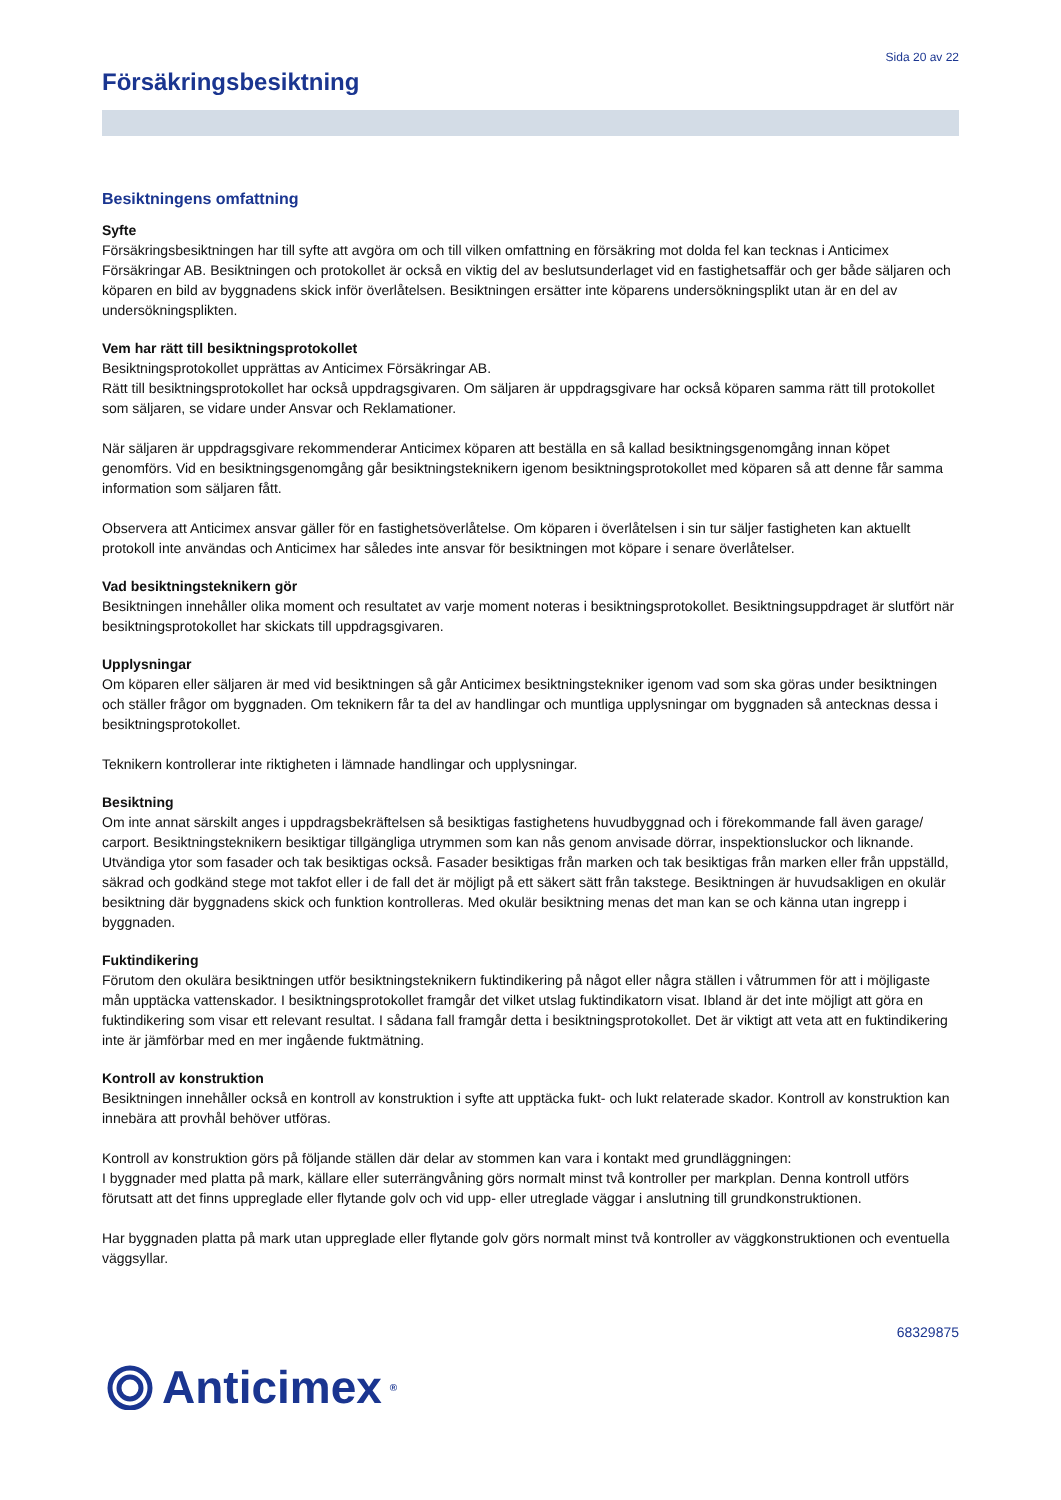Sida 20 av 22
Försäkringsbesiktning
Besiktningens omfattning
Syfte
Försäkringsbesiktningen har till syfte att avgöra om och till vilken omfattning en försäkring mot dolda fel kan tecknas i Anticimex Försäkringar AB. Besiktningen och protokollet är också en viktig del av beslutsunderlaget vid en fastighetsaffär och ger både säljaren och köparen en bild av byggnadens skick inför överlåtelsen. Besiktningen ersätter inte köparens undersökningsplikt utan är en del av undersökningsplikten.
Vem har rätt till besiktningsprotokollet
Besiktningsprotokollet upprättas av Anticimex Försäkringar AB.
Rätt till besiktningsprotokollet har också uppdragsgivaren. Om säljaren är uppdragsgivare har också köparen samma rätt till protokollet som säljaren, se vidare under Ansvar och Reklamationer.
När säljaren är uppdragsgivare rekommenderar Anticimex köparen att beställa en så kallad besiktningsgenomgång innan köpet genomförs. Vid en besiktningsgenomgång går besiktningsteknikern igenom besiktningsprotokollet med köparen så att denne får samma information som säljaren fått.
Observera att Anticimex ansvar gäller för en fastighetsöverlåtelse. Om köparen i överlåtelsen i sin tur säljer fastigheten kan aktuellt protokoll inte användas och Anticimex har således inte ansvar för besiktningen mot köpare i senare överlåtelser.
Vad besiktningsteknikern gör
Besiktningen innehåller olika moment och resultatet av varje moment noteras i besiktningsprotokollet. Besiktningsuppdraget är slutfört när besiktningsprotokollet har skickats till uppdragsgivaren.
Upplysningar
Om köparen eller säljaren är med vid besiktningen så går Anticimex besiktningstekniker igenom vad som ska göras under besiktningen och ställer frågor om byggnaden. Om teknikern får ta del av handlingar och muntliga upplysningar om byggnaden så antecknas dessa i besiktningsprotokollet.
Teknikern kontrollerar inte riktigheten i lämnade handlingar och upplysningar.
Besiktning
Om inte annat särskilt anges i uppdragsbekräftelsen så besiktigas fastighetens huvudbyggnad och i förekommande fall även garage/ carport. Besiktningsteknikern besiktigar tillgängliga utrymmen som kan nås genom anvisade dörrar, inspektionsluckor och liknande. Utvändiga ytor som fasader och tak besiktigas också. Fasader besiktigas från marken och tak besiktigas från marken eller från uppställd, säkrad och godkänd stege mot takfot eller i de fall det är möjligt på ett säkert sätt från takstege. Besiktningen är huvudsakligen en okulär besiktning där byggnadens skick och funktion kontrolleras. Med okulär besiktning menas det man kan se och känna utan ingrepp i byggnaden.
Fuktindikering
Förutom den okulära besiktningen utför besiktningsteknikern fuktindikering på något eller några ställen i våtrummen för att i möjligaste mån upptäcka vattenskador. I besiktningsprotokollet framgår det vilket utslag fuktindikatorn visat. Ibland är det inte möjligt att göra en fuktindikering som visar ett relevant resultat. I sådana fall framgår detta i besiktningsprotokollet. Det är viktigt att veta att en fuktindikering inte är jämförbar med en mer ingående fuktmätning.
Kontroll av konstruktion
Besiktningen innehåller också en kontroll av konstruktion i syfte att upptäcka fukt- och lukt relaterade skador. Kontroll av konstruktion kan innebära att provhål behöver utföras.
Kontroll av konstruktion görs på följande ställen där delar av stommen kan vara i kontakt med grundläggningen:
I byggnader med platta på mark, källare eller suterrängvåning görs normalt minst två kontroller per markplan. Denna kontroll utförs förutsatt att det finns uppreglade eller flytande golv och vid upp- eller utreglade väggar i anslutning till grundkonstruktionen.
Har byggnaden platta på mark utan uppreglade eller flytande golv görs normalt minst två kontroller av väggkonstruktionen och eventuella väggsyllar.
68329875
Anticimex<sup>®</sup>